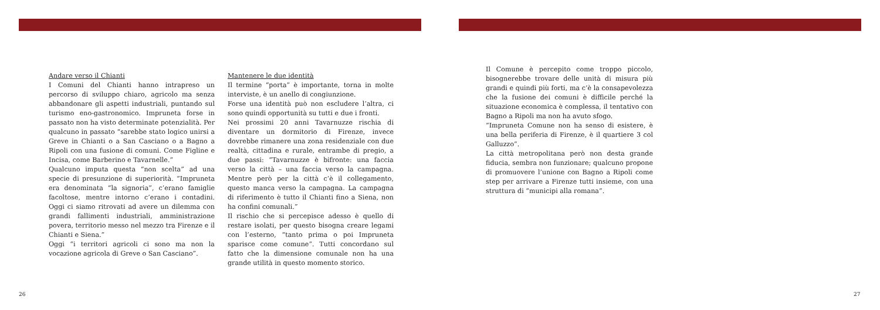Andare verso il Chianti
I Comuni del Chianti hanno intrapreso un percorso di sviluppo chiaro, agricolo ma senza abbandonare gli aspetti industriali, puntando sul turismo eno-gastronomico. Impruneta forse in passato non ha visto determinate potenzialità. Per qualcuno in passato “sarebbe stato logico unirsi a Greve in Chianti o a San Casciano o a Bagno a Ripoli con una fusione di comuni. Come Figline e Incisa, come Barberino e Tavarnelle.”
Qualcuno imputa questa “non scelta” ad una specie di presunzione di superiorità. “Impruneta era denominata “la signoria”, c’erano famiglie facoltose, mentre intorno c’erano i contadini. Oggi ci siamo ritrovati ad avere un dilemma con grandi fallimenti industriali, amministrazione povera, territorio messo nel mezzo tra Firenze e il Chianti e Siena.”
Oggi “i territori agricoli ci sono ma non la vocazione agricola di Greve o San Casciano”.
Mantenere le due identità
Il termine “porta” è importante, torna in molte interviste, è un anello di congiunzione.
Forse una identità può non escludere l’altra, ci sono quindi opportunità su tutti e due i fronti.
Nei prossimi 20 anni Tavarnuzze rischia di diventare un dormitorio di Firenze, invece dovrebbe rimanere una zona residenziale con due realtà, cittadina e rurale, entrambe di pregio, a due passi: “Tavarnuzze è bifronte: una faccia verso la città – una faccia verso la campagna. Mentre però per la città c’è il collegamento, questo manca verso la campagna. La campagna di riferimento è tutto il Chianti fino a Siena, non ha confini comunali.”
Il rischio che si percepisce adesso è quello di restare isolati, per questo bisogna creare legami con l’esterno, “tanto prima o poi Impruneta sparisce come comune”. Tutti concordano sul fatto che la dimensione comunale non ha una grande utilità in questo momento storico.
26
Il Comune è percepito come troppo piccolo, bisognerebbe trovare delle unità di misura più grandi e quindi più forti, ma c’è la consapevolezza che la fusione dei comuni è difficile perché la situazione economica è complessa, il tentativo con Bagno a Ripoli ma non ha avuto sfogo.
“Impruneta Comune non ha senso di esistere, è una bella periferia di Firenze, è il quartiere 3 col Galluzzo”.
La città metropolitana però non desta grande fiducia, sembra non funzionare; qualcuno propone di promuovere l’unione con Bagno a Ripoli come step per arrivare a Firenze tutti insieme, con una struttura di “municipi alla romana”.
27